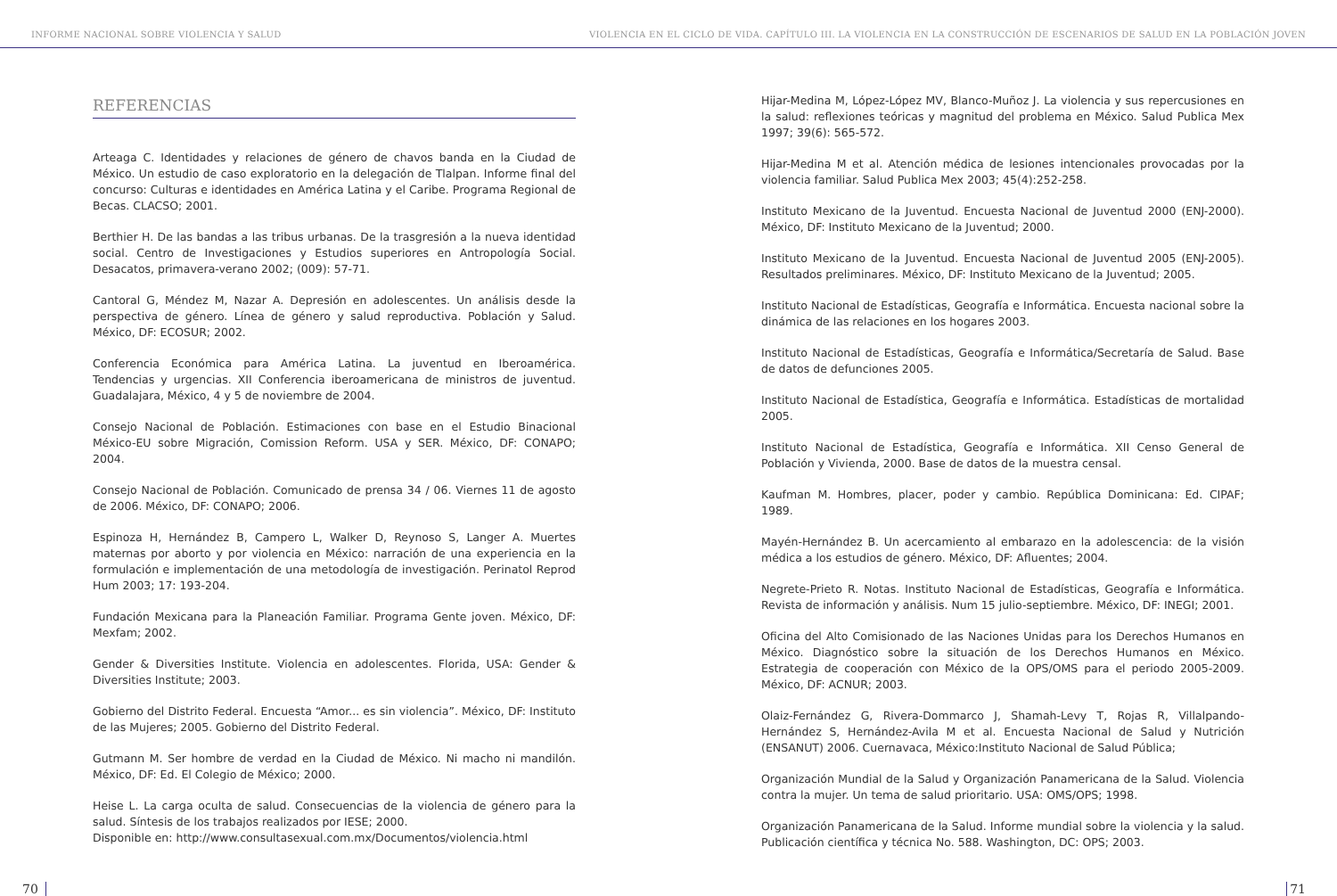INFORME NACIONAL SOBRE VIOLENCIA Y SALUD VIOLENCIA EN EL CICLO DE VIDA. CAPÍTULO III. LA VIOLENCIA EN LA CONSTRUCCIÓN DE ESCENARIOS DE SALUD EN LA POBLACIÓN JOVEN
REFERENCIAS
Arteaga C. Identidades y relaciones de género de chavos banda en la Ciudad de México. Un estudio de caso exploratorio en la delegación de Tlalpan. Informe final del concurso: Culturas e identidades en América Latina y el Caribe. Programa Regional de Becas. CLACSO; 2001.
Berthier H. De las bandas a las tribus urbanas. De la trasgresión a la nueva identidad social. Centro de Investigaciones y Estudios superiores en Antropología Social. Desacatos, primavera-verano 2002; (009): 57-71.
Cantoral G, Méndez M, Nazar A. Depresión en adolescentes. Un análisis desde la perspectiva de género. Línea de género y salud reproductiva. Población y Salud. México, DF: ECOSUR; 2002.
Conferencia Económica para América Latina. La juventud en Iberoamérica. Tendencias y urgencias. XII Conferencia iberoamericana de ministros de juventud. Guadalajara, México, 4 y 5 de noviembre de 2004.
Consejo Nacional de Población. Estimaciones con base en el Estudio Binacional México-EU sobre Migración, Comission Reform. USA y SER. México, DF: CONAPO; 2004.
Consejo Nacional de Población. Comunicado de prensa 34 / 06. Viernes 11 de agosto de 2006. México, DF: CONAPO; 2006.
Espinoza H, Hernández B, Campero L, Walker D, Reynoso S, Langer A. Muertes maternas por aborto y por violencia en México: narración de una experiencia en la formulación e implementación de una metodología de investigación. Perinatol Reprod Hum 2003; 17: 193-204.
Fundación Mexicana para la Planeación Familiar. Programa Gente joven. México, DF: Mexfam; 2002.
Gender & Diversities Institute. Violencia en adolescentes. Florida, USA: Gender & Diversities Institute; 2003.
Gobierno del Distrito Federal. Encuesta “Amor... es sin violencia”. México, DF: Instituto de las Mujeres; 2005. Gobierno del Distrito Federal.
Gutmann M. Ser hombre de verdad en la Ciudad de México. Ni macho ni mandilón. México, DF: Ed. El Colegio de México; 2000.
Heise L. La carga oculta de salud. Consecuencias de la violencia de género para la salud. Síntesis de los trabajos realizados por IESE; 2000.
Disponible en: http://www.consultasexual.com.mx/Documentos/violencia.html
Hijar-Medina M, López-López MV, Blanco-Muñoz J. La violencia y sus repercusiones en la salud: reflexiones teóricas y magnitud del problema en México. Salud Publica Mex 1997; 39(6): 565-572.
Hijar-Medina M et al. Atención médica de lesiones intencionales provocadas por la violencia familiar. Salud Publica Mex 2003; 45(4):252-258.
Instituto Mexicano de la Juventud. Encuesta Nacional de Juventud 2000 (ENJ-2000). México, DF: Instituto Mexicano de la Juventud; 2000.
Instituto Mexicano de la Juventud. Encuesta Nacional de Juventud 2005 (ENJ-2005). Resultados preliminares. México, DF: Instituto Mexicano de la Juventud; 2005.
Instituto Nacional de Estadísticas, Geografía e Informática. Encuesta nacional sobre la dinámica de las relaciones en los hogares 2003.
Instituto Nacional de Estadísticas, Geografía e Informática/Secretaría de Salud. Base de datos de defunciones 2005.
Instituto Nacional de Estadística, Geografía e Informática. Estadísticas de mortalidad 2005.
Instituto Nacional de Estadística, Geografía e Informática. XII Censo General de Población y Vivienda, 2000. Base de datos de la muestra censal.
Kaufman M. Hombres, placer, poder y cambio. República Dominicana: Ed. CIPAF; 1989.
Mayén-Hernández B. Un acercamiento al embarazo en la adolescencia: de la visión médica a los estudios de género. México, DF: Afluentes; 2004.
Negrete-Prieto R. Notas. Instituto Nacional de Estadísticas, Geografía e Informática. Revista de información y análisis. Num 15 julio-septiembre. México, DF: INEGI; 2001.
Oficina del Alto Comisionado de las Naciones Unidas para los Derechos Humanos en México. Diagnóstico sobre la situación de los Derechos Humanos en México. Estrategia de cooperación con México de la OPS/OMS para el periodo 2005-2009. México, DF: ACNUR; 2003.
Olaiz-Fernández G, Rivera-Dommarco J, Shamah-Levy T, Rojas R, Villalpando-Hernández S, Hernández-Avila M et al. Encuesta Nacional de Salud y Nutrición (ENSANUT) 2006. Cuernavaca, México:Instituto Nacional de Salud Pública;
Organización Mundial de la Salud y Organización Panamericana de la Salud. Violencia contra la mujer. Un tema de salud prioritario. USA: OMS/OPS; 1998.
Organización Panamericana de la Salud. Informe mundial sobre la violencia y la salud. Publicación científica y técnica No. 588. Washington, DC: OPS; 2003.
70 71